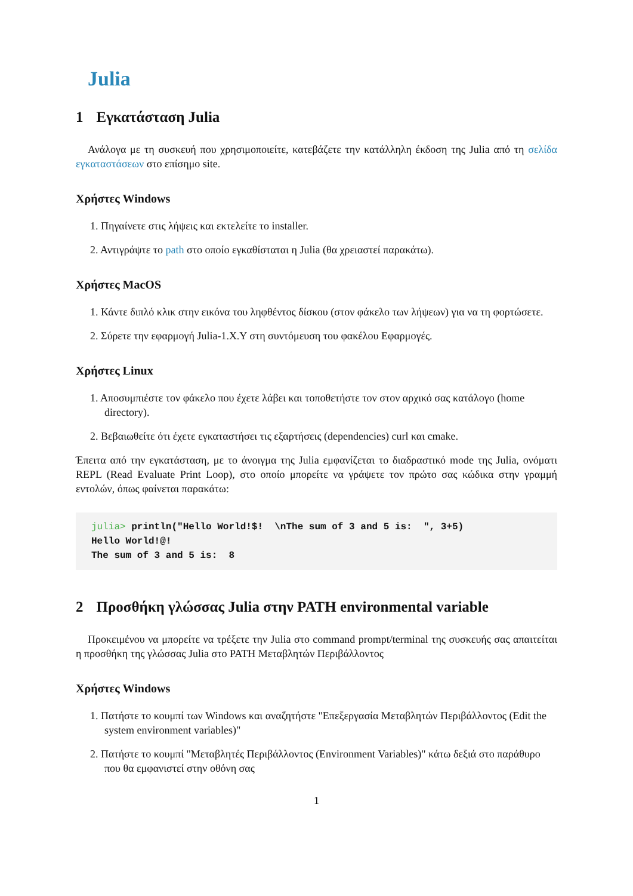Julia
1 Εγκατάσταση Julia
Ανάλογα με τη συσκευή που χρησιμοποιείτε, κατεβάζετε την κατάλληλη έκδοση της Julia από τη σελίδα εγκαταστάσεων στο επίσημο site.
Χρήστες Windows
1. Πηγαίνετε στις λήψεις και εκτελείτε το installer.
2. Αντιγράψτε το path στο οποίο εγκαθίσταται η Julia (θα χρειαστεί παρακάτω).
Χρήστες MacOS
1. Κάντε διπλό κλικ στην εικόνα του ληφθέντος δίσκου (στον φάκελο των λήψεων) για να τη φορτώσετε.
2. Σύρετε την εφαρμογή Julia-1.X.Y στη συντόμευση του φακέλου Εφαρμογές.
Χρήστες Linux
1. Αποσυμπιέστε τον φάκελο που έχετε λάβει και τοποθετήστε τον στον αρχικό σας κατάλογο (home directory).
2. Βεβαιωθείτε ότι έχετε εγκαταστήσει τις εξαρτήσεις (dependencies) curl και cmake.
Έπειτα από την εγκατάσταση, με το άνοιγμα της Julia εμφανίζεται το διαδραστικό mode της Julia, ονόματι REPL (Read Evaluate Print Loop), στο οποίο μπορείτε να γράψετε τον πρώτο σας κώδικα στην γραμμή εντολών, όπως φαίνεται παρακάτω:
julia> println("Hello World!$!  \nThe sum of 3 and 5 is:  ", 3+5)
Hello World!@!
The sum of 3 and 5 is:  8
2 Προσθήκη γλώσσας Julia στην PATH environmental variable
Προκειμένου να μπορείτε να τρέξετε την Julia στο command prompt/terminal της συσκευής σας απαιτείται η προσθήκη της γλώσσας Julia στο PATH Μεταβλητών Περιβάλλοντος
Χρήστες Windows
1. Πατήστε το κουμπί των Windows και αναζητήστε "Επεξεργασία Μεταβλητών Περιβάλλοντος (Edit the system environment variables)"
2. Πατήστε το κουμπί "Μεταβλητές Περιβάλλοντος (Environment Variables)" κάτω δεξιά στο παράθυρο που θα εμφανιστεί στην οθόνη σας
1